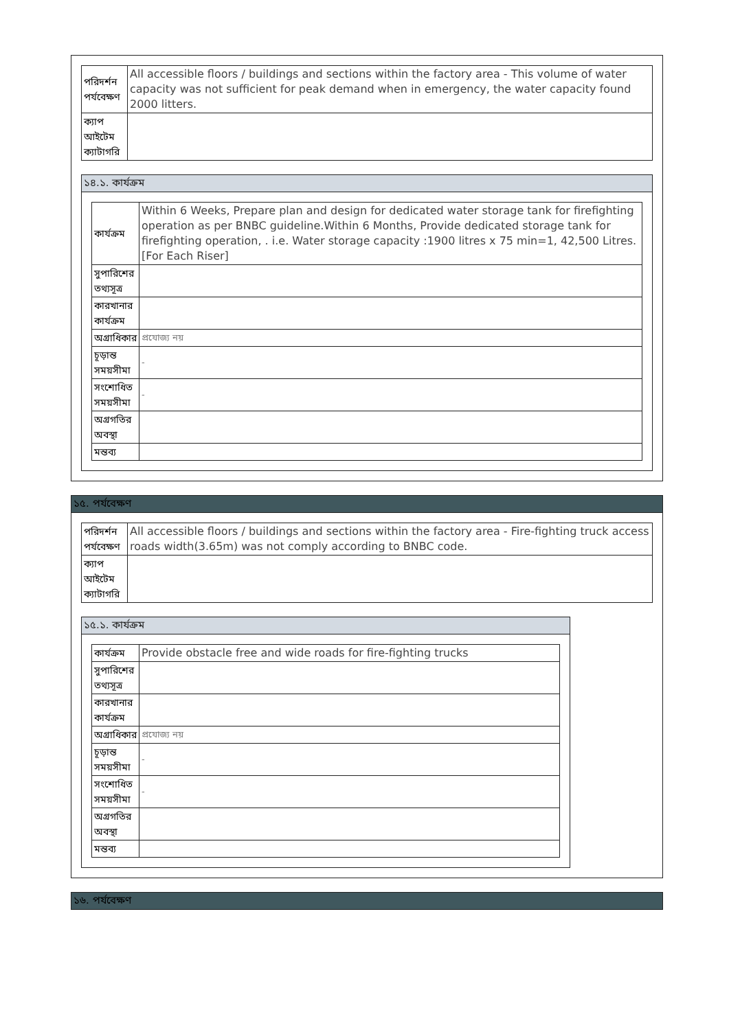| পরিদর্শন পর্যবেক্ষণ | All accessible floors / buildings and sections within the factory area - This volume of water capacity was not sufficient for peak demand when in emergency, the water capacity found 2000 litters. |
| ক্যাপ আইটেম ক্যাটাগরি | |
১৪.১. কার্যক্রম
| কার্যক্রম | Within 6 Weeks, Prepare plan and design for dedicated water storage tank for firefighting operation as per BNBC guideline.Within 6 Months, Provide dedicated storage tank for firefighting operation, . i.e. Water storage capacity :1900 litres x 75 min=1, 42,500 Litres.[For Each Riser] |
| সুপারিশের তথ্যসূত্র | |
| কারখানার কার্যক্রম | |
| অগ্রাধিকার | প্রযোজ্য নয় |
| চূড়ান্ত সময়সীমা | - |
| সংশোধিত সময়সীমা | - |
| অগ্রগতির অবস্থা | |
| মন্তব্য | |
১৫. পর্যবেক্ষণ
| পরিদর্শন পর্যবেক্ষণ | All accessible floors / buildings and sections within the factory area - Fire-fighting truck access roads width(3.65m) was not comply according to BNBC code. |
| ক্যাপ আইটেম ক্যাটাগরি | |
১৫.১. কার্যক্রম
| কার্যক্রম | Provide obstacle free and wide roads for fire-fighting trucks |
| সুপারিশের তথ্যসূত্র | |
| কারখানার কার্যক্রম | |
| অগ্রাধিকার | প্রযোজ্য নয় |
| চূড়ান্ত সময়সীমা | - |
| সংশোধিত সময়সীমা | - |
| অগ্রগতির অবস্থা | |
| মন্তব্য | |
১৬. পর্যবেক্ষণ